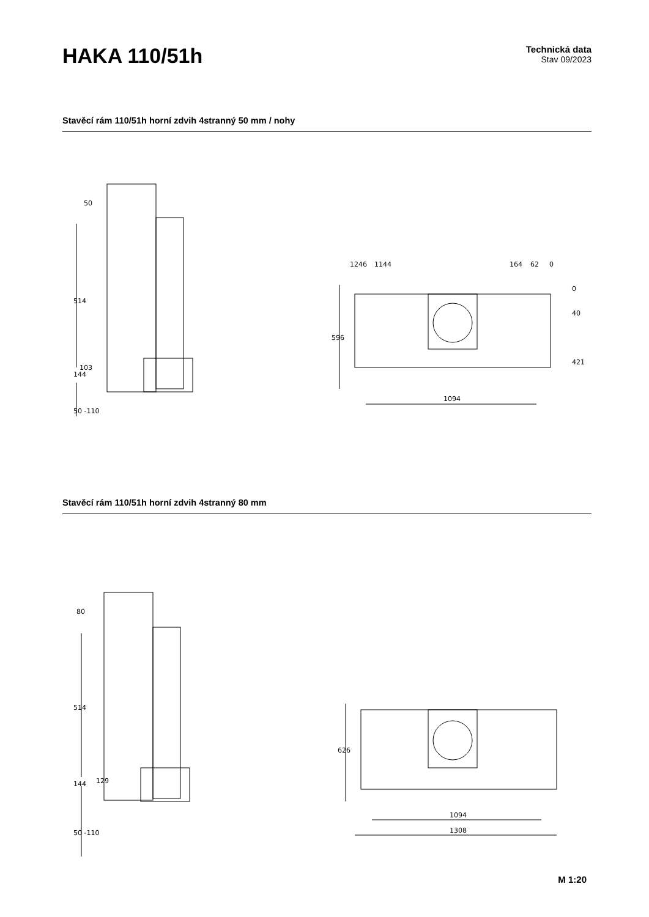HAKA 110/51h
Technická data
Stav 09/2023
Stavěcí rám 110/51h horní zdvih 4stranný 50 mm / nohy
50
514
103
144
50 -110
1246
1144
164
62
0
0
40
421
596
1094
Stavěcí rám 110/51h horní zdvih 4stranný 80 mm
80
514
129
144
50 -110
626
1094
1308
M 1:20